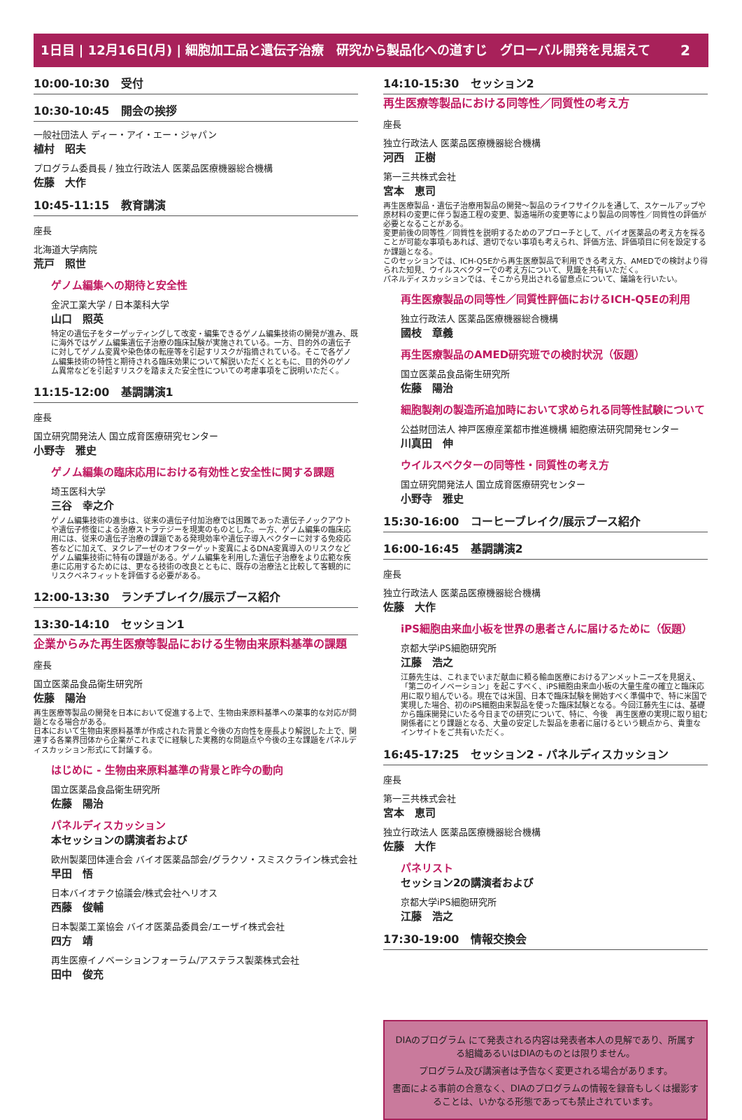2 1日目 | 12月16日(月) | 細胞加工品と遺伝子治療　研究から製品化への道すじ　グローバル開発を見据えて
10:00-10:30　受付
10:30-10:45　開会の挨拶
一般社団法人 ディー・アイ・エー・ジャパン
植村　昭夫
プログラム委員長 / 独立行政法人 医薬品医療機器総合機構
佐藤　大作
10:45-11:15　教育講演
座長
北海道大学病院
荒戸　照世
ゲノム編集への期待と安全性
金沢工業大学 / 日本薬科大学
山口　照英
特定の遺伝子をターゲッティングして改変・編集できるゲノム編集技術の開発が進み、既に海外ではゲノム編集遺伝子治療の臨床試験が実施されている。一方、目的外の遺伝子に対してゲノム変異や染色体の転座等を引起すリスクが指摘されている。そこで各ゲノム編集技術の特性と期待される臨床効果について解説いただくとともに、目的外のゲノム異常などを引起すリスクを踏まえた安全性についての考慮事項をご説明いただく。
11:15-12:00　基調講演1
座長
国立研究開発法人 国立成育医療研究センター
小野寺　雅史
ゲノム編集の臨床応用における有効性と安全性に関する課題
埼玉医科大学
三谷　幸之介
ゲノム編集技術の進歩は、従来の遺伝子付加治療では困難であった遺伝子ノックアウトや遺伝子修復による治療ストラテジーを現実のものとした。一方、ゲノム編集の臨床応用には、従来の遺伝子治療の課題である発現効率や遺伝子導入ベクターに対する免疫応答などに加えて、ヌクレアーゼのオフターゲット変異によるDNA変異導入のリスクなどゲノム編集技術に特有の課題がある。ゲノム編集を利用した遺伝子治療をより広範な疾患に応用するためには、更なる技術の改良とともに、既存の治療法と比較して客観的にリスクベネフィットを評価する必要がある。
12:00-13:30　ランチブレイク/展示ブース紹介
13:30-14:10　セッション1
企業からみた再生医療等製品における生物由来原料基準の課題
座長
国立医薬品食品衛生研究所
佐藤　陽治
再生医療等製品の開発を日本において促進する上で、生物由来原料基準への薬事的な対応が問題となる場合がある。
日本において生物由来原料基準が作成された背景と今後の方向性を座長より解説した上で、関連する各業界団体から企業がこれまでに経験した実務的な問題点や今後の主な課題をパネルディスカッション形式にて討議する。
はじめに - 生物由来原料基準の背景と昨今の動向
国立医薬品食品衛生研究所
佐藤　陽治
パネルディスカッション
本セッションの講演者および
欧州製薬団体連合会 バイオ医薬品部会/グラクソ・スミスクライン株式会社
早田　悟
日本バイオテク協議会/株式会社ヘリオス
西藤　俊輔
日本製薬工業協会 バイオ医薬品委員会/エーザイ株式会社
四方　靖
再生医療イノベーションフォーラム/アステラス製薬株式会社
田中　俊充
14:10-15:30　セッション2
再生医療等製品における同等性／同質性の考え方
座長
独立行政法人 医薬品医療機器総合機構
河西　正樹
第一三共株式会社
宮本　恵司
再生医療製品・遺伝子治療用製品の開発～製品のライフサイクルを通して、スケールアップや原材料の変更に伴う製造工程の変更、製造場所の変更等により製品の同等性／同質性の評価が必要となることがある。
変更前後の同等性／同質性を説明するためのアプローチとして、バイオ医薬品の考え方を採ることが可能な事項もあれば、適切でない事項も考えられ、評価方法、評価項目に何を設定するか課題となる。
このセッションでは、ICH-Q5Eから再生医療製品で利用できる考え方、AMEDでの検討より得られた知見、ウイルスベクターでの考え方について、見識を共有いただく。
パネルディスカッションでは、そこから見出される留意点について、議論を行いたい。
再生医療製品の同等性／同質性評価におけるICH-Q5Eの利用
独立行政法人 医薬品医療機器総合機構
國枝　章義
再生医療製品のAMED研究班での検討状況（仮題）
国立医薬品食品衛生研究所
佐藤　陽治
細胞製剤の製造所追加時において求められる同等性試験について
公益財団法人 神戸医療産業都市推進機構 細胞療法研究開発センター
川真田　伸
ウイルスベクターの同等性・同質性の考え方
国立研究開発法人 国立成育医療研究センター
小野寺　雅史
15:30-16:00　コーヒーブレイク/展示ブース紹介
16:00-16:45　基調講演2
座長
独立行政法人 医薬品医療機器総合機構
佐藤　大作
iPS細胞由来血小板を世界の患者さんに届けるために（仮題）
京都大学iPS細胞研究所
江藤　浩之
江藤先生は、これまでいまだ献血に頼る輸血医療におけるアンメットニーズを見据え、「第二のイノベーション」を起こすべく、iPS細胞由来血小板の大量生産の確立と臨床応用に取り組んでいる。現在では米国、日本で臨床試験を開始すべく準備中で、特に米国で実現した場合、初のiPS細胞由来製品を使った臨床試験となる。今回江藤先生には、基礎から臨床開発にいたる今日までの研究について、特に、今後　再生医療の実現に取り組む関係者にとり課題となる、大量の安定した製品を患者に届けるという観点から、貴重なインサイトをご共有いただく。
16:45-17:25　セッション2 - パネルディスカッション
座長
第一三共株式会社
宮本　恵司
独立行政法人 医薬品医療機器総合機構
佐藤　大作
パネリスト
セッション2の講演者および
京都大学iPS細胞研究所
江藤　浩之
17:30-19:00　情報交換会
DIAのプログラム にて発表される内容は発表者本人の見解であり、所属する組織あるいはDIAのものとは限りません。
プログラム及び講演者は予告なく変更される場合があります。
書面による事前の合意なく、DIAのプログラムの情報を録音もしくは撮影することは、いかなる形態であっても禁止されています。